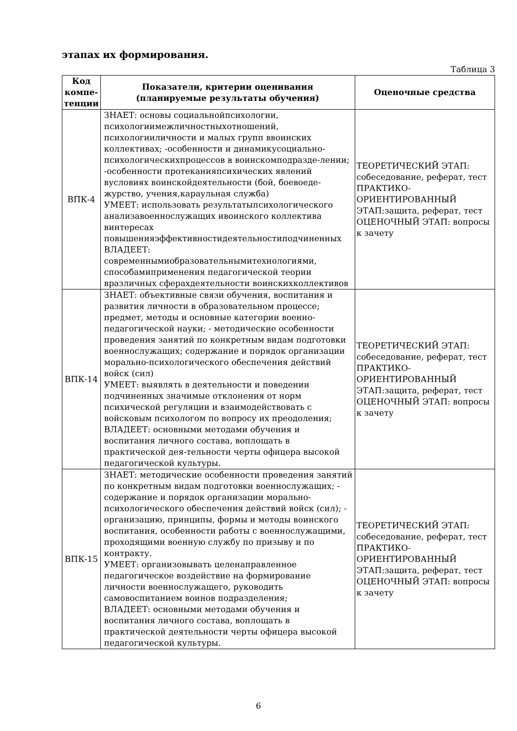этапах их формирования.
Таблица 3
| Код компе-тенции | Показатели, критерии оценивания (планируемые результаты обучения) | Оценочные средства |
| --- | --- | --- |
| ВПК-4 | ЗНАЕТ: основы социальнойпсихологии, психологиимежличностныхотношений, психологииличности и малых групп ввоинских коллективах; -особенности и динамикусоциально-психологическихпроцессов в воинскомподразде-лении; -особенности протеканияпсихических явлений вусловиях воинскойдеятельности (бой, боевоеде-журство, учения,караульная служба) УМЕЕТ: использовать результатыпсихологического анализавоеннослужащих ивоинского коллектива винтересах повышенияэффективностидеятельностиподчиненных ВЛАДЕЕТ: современнымиобразовательнымитехнологиями, способамиприменения педагогической теории вразличных сферахдеятельности воинскихколлективов | ТЕОРЕТИЧЕСКИЙ ЭТАП: собеседование, реферат, тест ПРАКТИКО-ОРИЕНТИРОВАННЫЙ ЭТАП:защита, реферат, тест ОЦЕНОЧНЫЙ ЭТАП: вопросы к зачету |
| ВПК-14 | ЗНАЕТ: объективные связи обучения, воспитания и развития личности в образовательном процессе; предмет, методы и основные категории военно-педагогической науки; - методические особенности проведения занятий по конкретным видам подготовки военнослужащих; содержание и порядок организации морально-психологического обеспечения действий войск (сил) УМЕЕТ: выявлять в деятельности и поведении подчиненных значимые отклонения от норм психической регуляции и взаимодействовать с войсковым психологом по вопросу их преодоления; ВЛАДЕЕТ: основными методами обучения и воспитания личного состава, воплощать в практической дея-тельности черты офицера высокой педагогической культуры. | ТЕОРЕТИЧЕСКИЙ ЭТАП: собеседование, реферат, тест ПРАКТИКО-ОРИЕНТИРОВАННЫЙ ЭТАП:защита, реферат, тест ОЦЕНОЧНЫЙ ЭТАП: вопросы к зачету |
| ВПК-15 | ЗНАЕТ: методические особенности проведения занятий по конкретным видам подготовки военнослужащих; - содержание и порядок организации морально-психологического обеспечения действий войск (сил); - организацию, принципы, формы и методы воинского воспитания, особенности работы с военнослужащими, проходящими военную службу по призыву и по контракту. УМЕЕТ: организовывать целенаправленное педагогическое воздействие на формирование личности военнослужащего, руководить самовоспитанием воинов подразделения; ВЛАДЕЕТ: основными методами обучения и воспитания личного состава, воплощать в практической деятельности черты офицера высокой педагогической культуры. | ТЕОРЕТИЧЕСКИЙ ЭТАП: собеседование, реферат, тест ПРАКТИКО-ОРИЕНТИРОВАННЫЙ ЭТАП:защита, реферат, тест ОЦЕНОЧНЫЙ ЭТАП: вопросы к зачету |
6